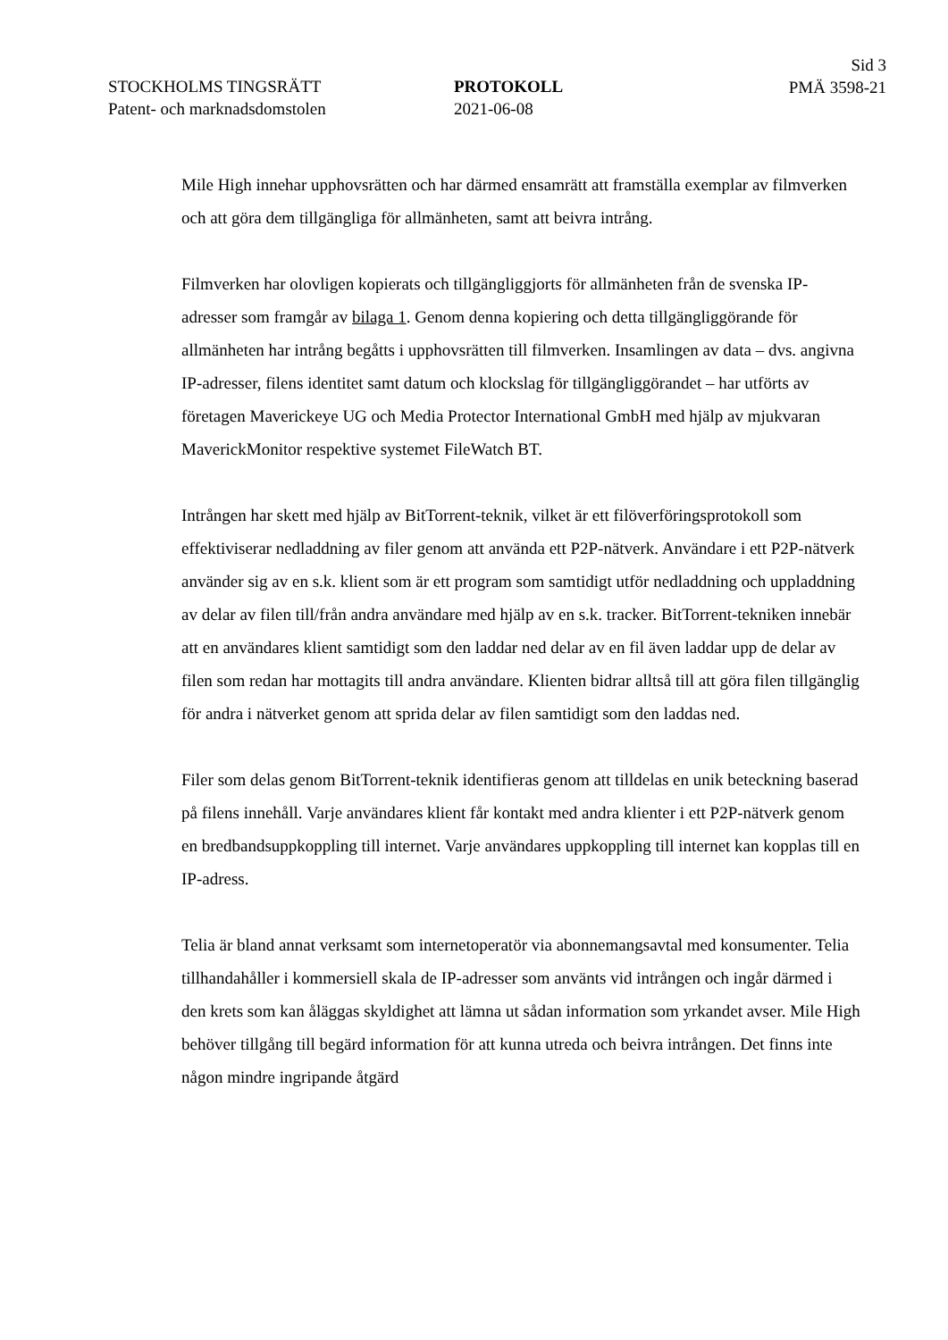STOCKHOLMS TINGSRÄTT
Patent- och marknadsdomstolen
PROTOKOLL
2021-06-08
Sid 3
PMÄ 3598-21
Mile High innehar upphovsrätten och har därmed ensamrätt att framställa exemplar av filmverken och att göra dem tillgängliga för allmänheten, samt att beivra intrång.
Filmverken har olovligen kopierats och tillgängliggjorts för allmänheten från de svenska IP-adresser som framgår av bilaga 1. Genom denna kopiering och detta tillgängliggörande för allmänheten har intrång begåtts i upphovsrätten till filmverken. Insamlingen av data – dvs. angivna IP-adresser, filens identitet samt datum och klockslag för tillgängliggörandet – har utförts av företagen Maverickeye UG och Media Protector International GmbH med hjälp av mjukvaran MaverickMonitor respektive systemet FileWatch BT.
Intrången har skett med hjälp av BitTorrent-teknik, vilket är ett filöverföringsprotokoll som effektiviserar nedladdning av filer genom att använda ett P2P-nätverk. Användare i ett P2P-nätverk använder sig av en s.k. klient som är ett program som samtidigt utför nedladdning och uppladdning av delar av filen till/från andra användare med hjälp av en s.k. tracker. BitTorrent-tekniken innebär att en användares klient samtidigt som den laddar ned delar av en fil även laddar upp de delar av filen som redan har mottagits till andra användare. Klienten bidrar alltså till att göra filen tillgänglig för andra i nätverket genom att sprida delar av filen samtidigt som den laddas ned.
Filer som delas genom BitTorrent-teknik identifieras genom att tilldelas en unik beteckning baserad på filens innehåll. Varje användares klient får kontakt med andra klienter i ett P2P-nätverk genom en bredbandsuppkoppling till internet. Varje användares uppkoppling till internet kan kopplas till en IP-adress.
Telia är bland annat verksamt som internetoperatör via abonnemangsavtal med konsumenter. Telia tillhandahåller i kommersiell skala de IP-adresser som använts vid intrången och ingår därmed i den krets som kan åläggas skyldighet att lämna ut sådan information som yrkandet avser. Mile High behöver tillgång till begärd information för att kunna utreda och beivra intrången. Det finns inte någon mindre ingripande åtgärd